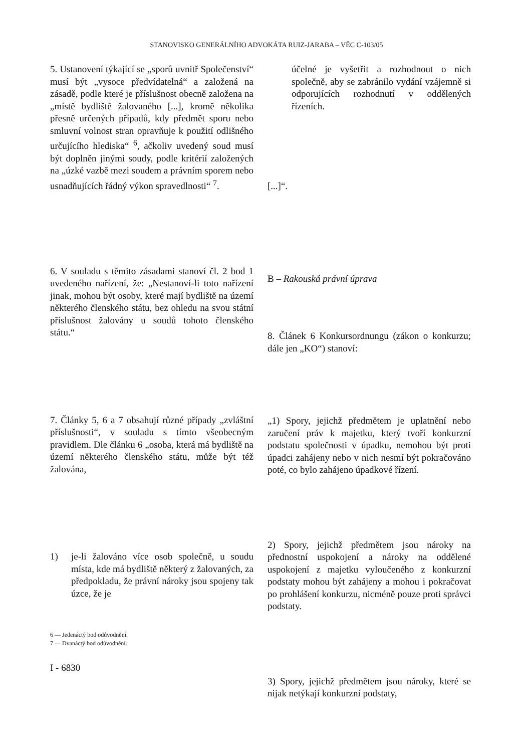STANOVISKO GENERÁLNÍHO ADVOKÁTA RUIZ-JARABA – VĚC C-103/05
5. Ustanovení týkající se „sporů uvnitř Společenství“ musí být „vysoce předvídatelná“ a založená na zásadě, podle které je příslušnost obecně založena na „místě bydliště žalovaného [...], kromě několika přesně určených případů, kdy předmět sporu nebo smluvní volnost stran opravňuje k použití odlišného určujícího hlediska“ <sup>6</sup>, ačkoliv uvedený soud musí být doplněn jinými soudy, podle kritérií založených na „úzké vazbě mezi soudem a právním sporem nebo usnadňujících řádný výkon spravedlnosti“ <sup>7</sup>.
6. V souladu s těmito zásadami stanoví čl. 2 bod 1 uvedeného nařízení, že: „Nestanoví-li toto nařízení jinak, mohou být osoby, které mají bydliště na území některého členského státu, bez ohledu na svou státní příslušnost žalovány u soudů tohoto členského státu.“
7. Články 5, 6 a 7 obsahují různé případy „zvláštní příslušnosti“, v souladu s tímto všeobecným pravidlem. Dle článku 6 „osoba, která má bydliště na území některého členského státu, může být též žalována,
1) je-li žalováno více osob společně, u soudu místa, kde má bydliště některý z žalovaných, za předpokladu, že právní nároky jsou spojeny tak úzce, že je
6 — Jedenáctý bod odůvodnění.
7 — Dvanáctý bod odůvodnění.
I - 6830
účelné je vyšetřit a rozhodnout o nich společně, aby se zabránilo vydání vzájemně si odporujících rozhodnutí v oddělených řízeních.
[...]“.
B – Rakouská právní úprava
8. Článek 6 Konkursordnungu (zákon o konkurzu; dále jen „KO“) stanoví:
„1) Spory, jejichž předmětem je uplatnění nebo zaručení práv k majetku, který tvoří konkurzní podstatu společnosti v úpadku, nemohou být proti úpadci zahájeny nebo v nich nesmí být pokračováno poté, co bylo zahájeno úpadkové řízení.
2) Spory, jejichž předmětem jsou nároky na přednostní uspokojení a nároky na oddělené uspokojení z majetku vyloučeného z konkurzní podstaty mohou být zahájeny a mohou i pokračovat po prohlášení konkurzu, nicméně pouze proti správci podstaty.
3) Spory, jejichž předmětem jsou nároky, které se nijak netýkají konkurzní podstaty,